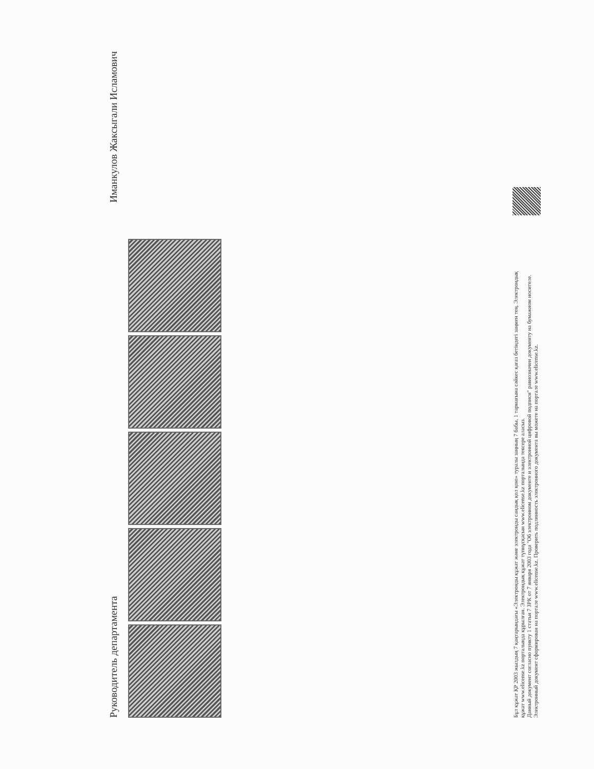Руководитель департамента Иманкулов Жаксыгали Исламович
Бұл құжат ҚР 2003 жылдың 7 қаңтарындағы «Электронды құжат және электронды сандық қол қою» туралы заңның 7 бабы, 1 тармағына сәйкес қағаз бетіндегі заңмен тең. Электрондық құжат www.elicense.kz порталында құрылған. Электрондық құжат түпнұсқасын www.elicense.kz порталында тексере аласыз.
Данный документ согласно пункту 1 статьи 7 ЗРК от 7 января 2003 года "Об электронном документе и электронной цифровой подписи" равнозначен документу на бумажном носителе. Электронный документ сформирован на портале www.elicense.kz. Проверить подлинность электронного документа вы можете на портале www.elicense.kz.